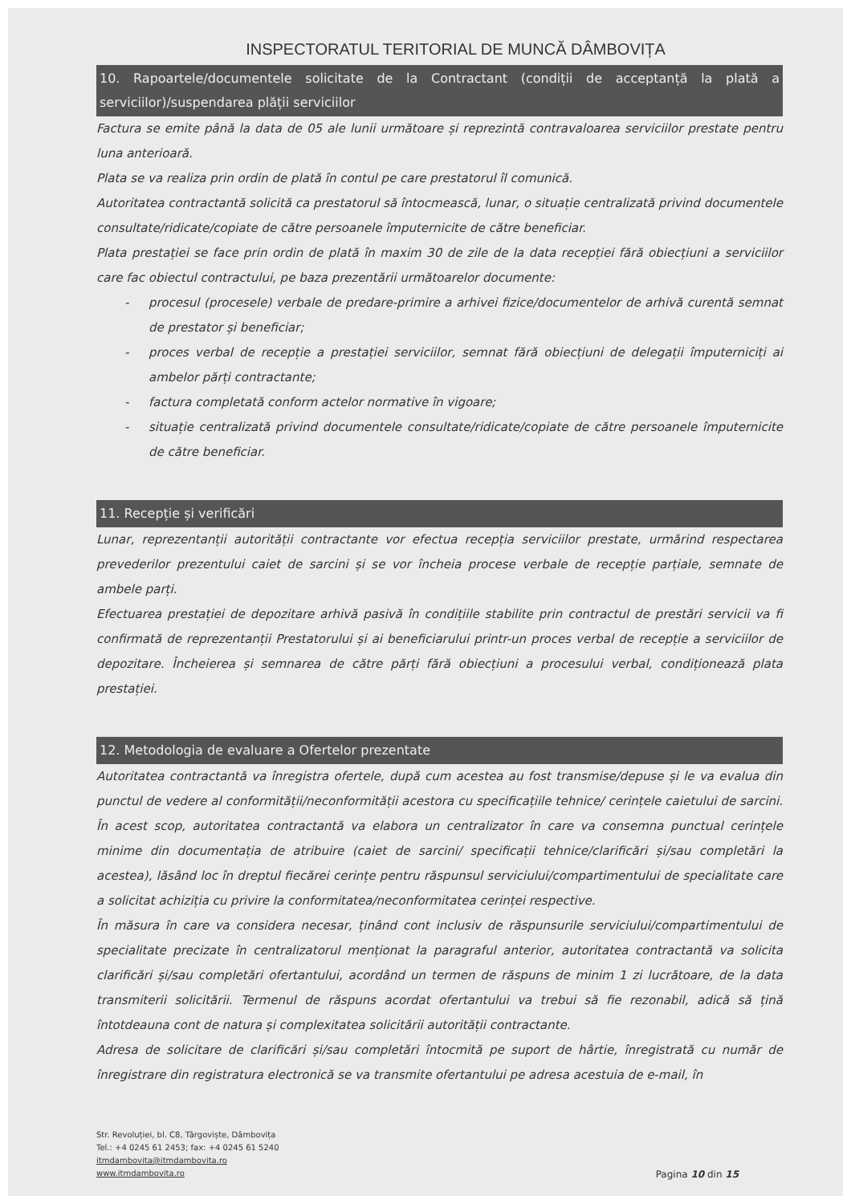INSPECTORATUL TERITORIAL DE MUNCĂ DÂMBOVIȚA
10. Rapoartele/documentele solicitate de la Contractant (condiții de acceptanță la plată a serviciilor)/suspendarea plății serviciilor
Factura se emite până la data de 05 ale lunii următoare și reprezintă contravaloarea serviciilor prestate pentru luna anterioară.
Plata se va realiza prin ordin de plată în contul pe care prestatorul îl comunică.
Autoritatea contractantă solicită ca prestatorul să întocmească, lunar, o situație centralizată privind documentele consultate/ridicate/copiate de către persoanele împuternicite de către beneficiar.
Plata prestației se face prin ordin de plată în maxim 30 de zile de la data recepției fără obiecțiuni a serviciilor care fac obiectul contractului, pe baza prezentării următoarelor documente:
- procesul (procesele) verbale de predare-primire a arhivei fizice/documentelor de arhivă curentă semnat de prestator și beneficiar;
- proces verbal de recepție a prestației serviciilor, semnat fără obiecțiuni de delegații împuterniciți ai ambelor părți contractante;
- factura completată conform actelor normative în vigoare;
- situație centralizată privind documentele consultate/ridicate/copiate de către persoanele împuternicite de către beneficiar.
11. Recepție și verificări
Lunar, reprezentanții autorității contractante vor efectua recepția serviciilor prestate, urmărind respectarea prevederilor prezentului caiet de sarcini și se vor încheia procese verbale de recepție parțiale, semnate de ambele parți.
Efectuarea prestației de depozitare arhivă pasivă în condițiile stabilite prin contractul de prestări servicii va fi confirmată de reprezentanții Prestatorului și ai beneficiarului printr-un proces verbal de recepție a serviciilor de depozitare. Încheierea și semnarea de către părți fără obiecțiuni a procesului verbal, condiționează plata prestației.
12. Metodologia de evaluare a Ofertelor prezentate
Autoritatea contractantă va înregistra ofertele, după cum acestea au fost transmise/depuse și le va evalua din punctul de vedere al conformității/neconformității acestora cu specificațiile tehnice/ cerințele caietului de sarcini. În acest scop, autoritatea contractantă va elabora un centralizator în care va consemna punctual cerințele minime din documentația de atribuire (caiet de sarcini/ specificații tehnice/clarificări și/sau completări la acestea), lăsând loc în dreptul fiecărei cerințe pentru răspunsul serviciului/compartimentului de specialitate care a solicitat achiziția cu privire la conformitatea/neconformitatea cerinței respective.
În măsura în care va considera necesar, ținând cont inclusiv de răspunsurile serviciului/compartimentului de specialitate precizate în centralizatorul menționat la paragraful anterior, autoritatea contractantă va solicita clarificări și/sau completări ofertantului, acordând un termen de răspuns de minim 1 zi lucrătoare, de la data transmiterii solicitării. Termenul de răspuns acordat ofertantului va trebui să fie rezonabil, adică să țină întotdeauna cont de natura și complexitatea solicitării autorității contractante.
Adresa de solicitare de clarificări și/sau completări întocmită pe suport de hârtie, înregistrată cu număr de înregistrare din registratura electronică se va transmite ofertantului pe adresa acestuia de e-mail, în
Str. Revoluției, bl. C8, Târgoviște, Dâmbovița
Tel.: +4 0245 61 2453; fax: +4 0245 61 5240
itmdambovita@itmdambovita.ro
www.itmdambovita.ro
Pagina 10 din 15